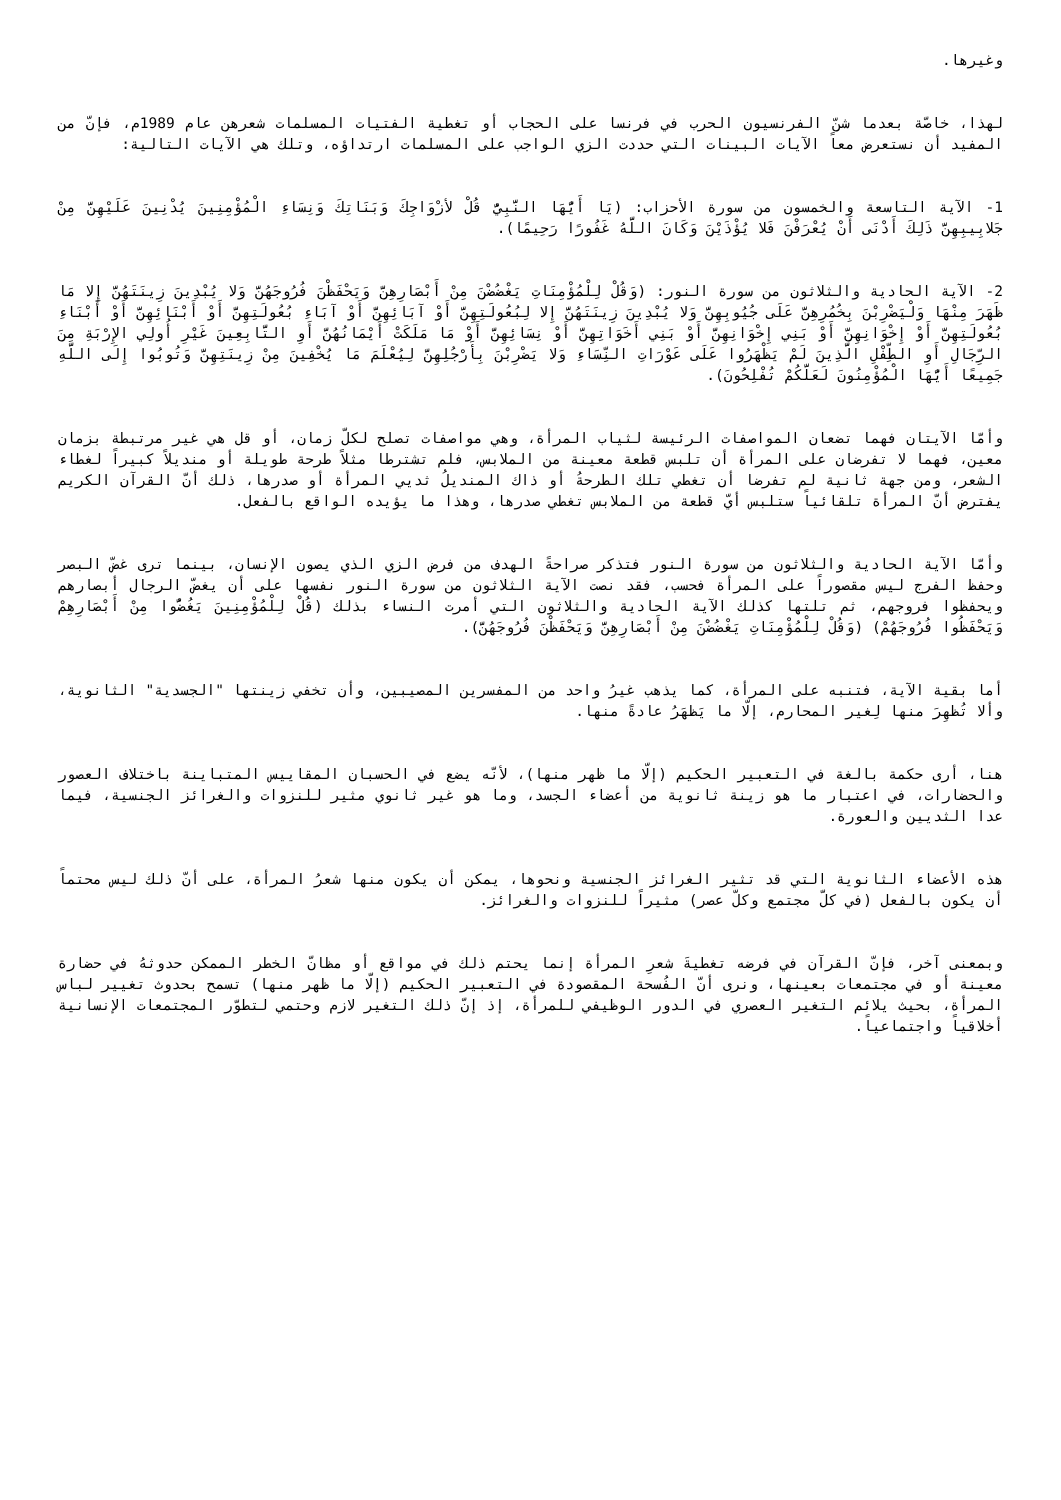وغيرها.
لهذا، خاصّة بعدما شنّ الفرنسيون الحرب في فرنسا على الحجاب أو تغطية الفتيات المسلمات شعرهن عام 1989م، فإنّ من المفيد أن نستعرض معاً الآيات البينات التي حددت الزي الواجب على المسلمات ارتداؤه، وتلك هي الآيات التالية:
1- الآية التاسعة والخمسون من سورة الأحزاب: (يَا أَيُّهَا النَّبِيُّ قُلْ لأزْوَاجِكَ وَبَنَاتِكَ وَنِسَاءِ الْمُؤْمِنِينَ يُدْنِينَ عَلَيْهِنَّ مِنْ جَلابِيبِهِنَّ ذَلِكَ أَدْنَى أَنْ يُعْرَفْنَ فَلا يُؤْذَيْنَ وَكَانَ اللَّهُ غَفُورًا رَحِيمًا).
2- الآية الحادية والثلاثون من سورة النور: (وَقُلْ لِلْمُؤْمِنَاتِ يَغْضُضْنَ مِنْ أَبْصَارِهِنَّ وَيَحْفَظْنَ فُرُوجَهُنَّ وَلا يُبْدِينَ زِينَتَهُنَّ إِلا مَا ظَهَرَ مِنْهَا وَلْيَضْرِبْنَ بِخُمُرِهِنَّ عَلَى جُيُوبِهِنَّ وَلا يُبْدِينَ زِينَتَهُنَّ إِلا لِبُعُولَتِهِنَّ أَوْ آبَائِهِنَّ أَوْ آبَاءِ بُعُولَتِهِنَّ أَوْ أَبْنَائِهِنَّ أَوْ أَبْنَاءِ بُعُولَتِهِنَّ أَوْ إِخْوَانِهِنَّ أَوْ بَنِي إِخْوَانِهِنَّ أَوْ بَنِي أَخَوَاتِهِنَّ أَوْ نِسَائِهِنَّ أَوْ مَا مَلَكَتْ أَيْمَانُهُنَّ أَوِ التَّابِعِينَ غَيْرِ أُولِي الإِرْبَةِ مِنَ الرِّجَالِ أَوِ الطِّفْلِ الَّذِينَ لَمْ يَظْهَرُوا عَلَى عَوْرَاتِ النِّسَاءِ وَلا يَضْرِبْنَ بِأَرْجُلِهِنَّ لِيُعْلَمَ مَا يُخْفِينَ مِنْ زِينَتِهِنَّ وَتُوبُوا إِلَى اللَّهِ جَمِيعًا أَيُّهَا الْمُؤْمِنُونَ لَعَلَّكُمْ تُفْلِحُونَ).
وأمّا الآيتان فهما تضعان المواصفات الرئيسة لثياب المرأة، وهي مواصفات تصلح لكلّ زمان، أو قل هي غير مرتبطة بزمان معين، فهما لا تفرضان على المرأة أن تلبس قطعة معينة من الملابس، فلم تشترطا مثلاً طرحة طويلة أو منديلاً كبيراً لغطاء الشعر، ومن جهة ثانية لم تفرضا أن تغطي تلك الطرحةُ أو ذاك المنديلُ ثديي المرأة أو صدرها، ذلك أنّ القرآن الكريم يفترض أنّ المرأة تلقائياً ستلبس أيّ قطعة من الملابس تغطي صدرها، وهذا ما يؤيده الواقع بالفعل.
وأمّا الآية الحادية والثلاثون من سورة النور فتذكر صراحةً الهدف من فرض الزي الذي يصون الإنسان، بينما ترى غضّ البصر وحفظ الفرج ليس مقصوراً على المرأة فحسب، فقد نصت الآية الثلاثون من سورة النور نفسها على أن يغضّ الرجال أبصارهم ويحفظوا فروجهم، ثم تلتها كذلك الآية الحادية والثلاثون التي أمرت النساء بذلك (قُلْ لِلْمُؤْمِنِينَ يَغُضُّوا مِنْ أَبْصَارِهِمْ وَيَحْفَظُوا فُرُوجَهُمْ) (وَقُلْ لِلْمُؤْمِنَاتِ يَغْضُضْنَ مِنْ أَبْصَارِهِنَّ وَيَحْفَظْنَ فُرُوجَهُنَّ).
أما بقية الآية، فتنبه على المرأة، كما يذهب غيرُ واحد من المفسرين المصيبين، وأن تخفي زينتها "الجسدية" الثانوية، وألا تُظهِرَ منها لِغير المحارم، إلّا ما يَظهَرُ عادةً منها.
هنا، أرى حكمة بالغة في التعبير الحكيم (إلّا ما ظهر منها)، لأنّه يضع في الحسبان المقاييس المتباينة باختلاف العصور والحضارات، في اعتبار ما هو زينة ثانوية من أعضاء الجسد، وما هو غير ثانوي مثير للنزوات والغرائز الجنسية، فيما عدا الثديين والعورة.
هذه الأعضاء الثانوية التي قد تثير الغرائز الجنسية ونحوها، يمكن أن يكون منها شعرُ المرأة، على أنّ ذلك ليس محتماً أن يكون بالفعل (في كلّ مجتمع وكلّ عصر) مثيراً للنزوات والغرائز.
وبمعنى آخر، فإنّ القرآن في فرضه تغطيةَ شعرِ المرأة إنما يحتم ذلك في مواقع أو مظانّ الخطر الممكن حدوثهُ في حضارة معينة أو في مجتمعات بعينها، ونرى أنّ الفُسحة المقصودة في التعبير الحكيم (إلّا ما ظهر منها) تسمح بحدوث تغيير لباس المرأة، بحيث يلائم التغير العصري في الدور الوظيفي للمرأة، إذ إنّ ذلك التغير لازم وحتمي لتطوّر المجتمعات الإنسانية أخلاقياً واجتماعياً.